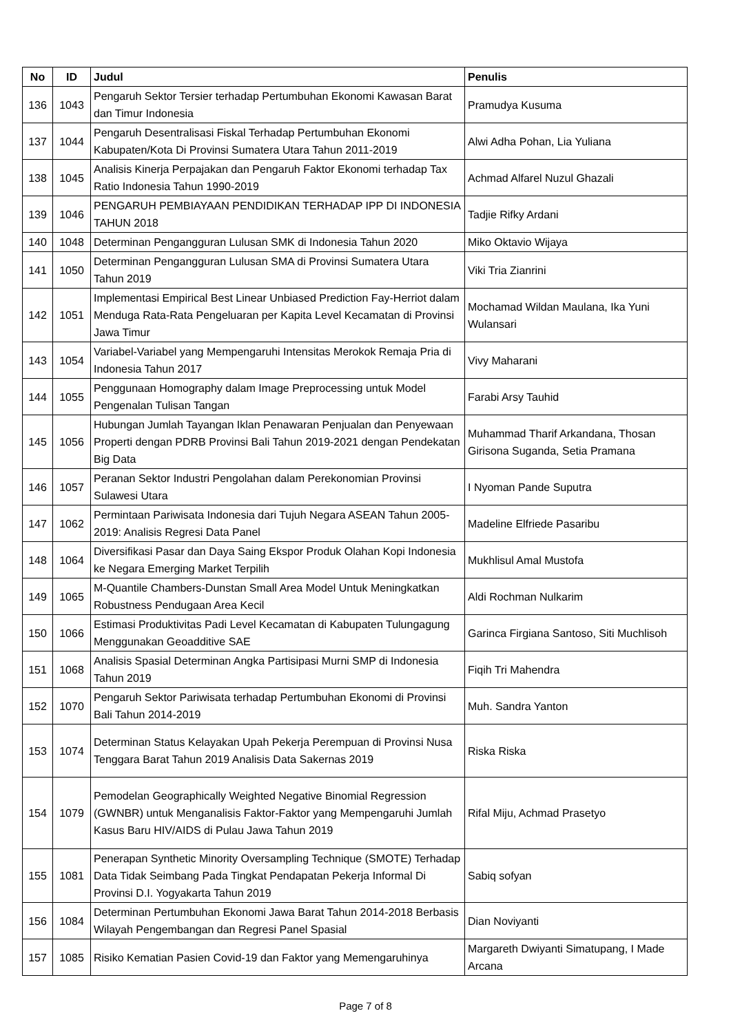| No | ID | Judul | Penulis |
| --- | --- | --- | --- |
| 136 | 1043 | Pengaruh Sektor Tersier terhadap Pertumbuhan Ekonomi Kawasan Barat dan Timur Indonesia | Pramudya Kusuma |
| 137 | 1044 | Pengaruh Desentralisasi Fiskal Terhadap Pertumbuhan Ekonomi Kabupaten/Kota Di Provinsi Sumatera Utara Tahun 2011-2019 | Alwi Adha Pohan, Lia Yuliana |
| 138 | 1045 | Analisis Kinerja Perpajakan dan Pengaruh Faktor Ekonomi terhadap Tax Ratio Indonesia Tahun 1990-2019 | Achmad Alfarel Nuzul Ghazali |
| 139 | 1046 | PENGARUH PEMBIAYAAN PENDIDIKAN TERHADAP IPP DI INDONESIA TAHUN 2018 | Tadjie Rifky Ardani |
| 140 | 1048 | Determinan Pengangguran Lulusan SMK di Indonesia Tahun 2020 | Miko Oktavio Wijaya |
| 141 | 1050 | Determinan Pengangguran Lulusan SMA di Provinsi Sumatera Utara Tahun 2019 | Viki Tria Zianrini |
| 142 | 1051 | Implementasi Empirical Best Linear Unbiased Prediction Fay-Herriot dalam Menduga Rata-Rata Pengeluaran per Kapita Level Kecamatan di Provinsi Jawa Timur | Mochamad Wildan Maulana, Ika Yuni Wulansari |
| 143 | 1054 | Variabel-Variabel yang Mempengaruhi Intensitas Merokok Remaja Pria di Indonesia Tahun 2017 | Vivy Maharani |
| 144 | 1055 | Penggunaan Homography dalam Image Preprocessing untuk Model Pengenalan Tulisan Tangan | Farabi Arsy Tauhid |
| 145 | 1056 | Hubungan Jumlah Tayangan Iklan Penawaran Penjualan dan Penyewaan Properti dengan PDRB Provinsi Bali Tahun 2019-2021 dengan Pendekatan Big Data | Muhammad Tharif Arkandana, Thosan Girisona Suganda, Setia Pramana |
| 146 | 1057 | Peranan Sektor Industri Pengolahan dalam Perekonomian Provinsi Sulawesi Utara | I Nyoman Pande Suputra |
| 147 | 1062 | Permintaan Pariwisata Indonesia dari Tujuh Negara ASEAN Tahun 2005-2019: Analisis Regresi Data Panel | Madeline Elfriede Pasaribu |
| 148 | 1064 | Diversifikasi Pasar dan Daya Saing Ekspor Produk Olahan Kopi Indonesia ke Negara Emerging Market Terpilih | Mukhlisul Amal Mustofa |
| 149 | 1065 | M-Quantile Chambers-Dunstan Small Area Model Untuk Meningkatkan Robustness Pendugaan Area Kecil | Aldi Rochman Nulkarim |
| 150 | 1066 | Estimasi Produktivitas Padi Level Kecamatan di Kabupaten Tulungagung Menggunakan Geoadditive SAE | Garinca Firgiana Santoso, Siti Muchlisoh |
| 151 | 1068 | Analisis Spasial Determinan Angka Partisipasi Murni SMP di Indonesia Tahun 2019 | Fiqih Tri Mahendra |
| 152 | 1070 | Pengaruh Sektor Pariwisata terhadap Pertumbuhan Ekonomi di Provinsi Bali Tahun 2014-2019 | Muh. Sandra Yanton |
| 153 | 1074 | Determinan Status Kelayakan Upah Pekerja Perempuan di Provinsi Nusa Tenggara Barat Tahun 2019 Analisis Data Sakernas 2019 | Riska Riska |
| 154 | 1079 | Pemodelan Geographically Weighted Negative Binomial Regression (GWNBR) untuk Menganalisis Faktor-Faktor yang Mempengaruhi Jumlah Kasus Baru HIV/AIDS di Pulau Jawa Tahun 2019 | Rifal Miju, Achmad Prasetyo |
| 155 | 1081 | Penerapan Synthetic Minority Oversampling Technique (SMOTE) Terhadap Data Tidak Seimbang Pada Tingkat Pendapatan Pekerja Informal Di Provinsi D.I. Yogyakarta Tahun 2019 | Sabiq sofyan |
| 156 | 1084 | Determinan Pertumbuhan Ekonomi Jawa Barat Tahun 2014-2018 Berbasis Wilayah Pengembangan dan Regresi Panel Spasial | Dian Noviyanti |
| 157 | 1085 | Risiko Kematian Pasien Covid-19 dan Faktor yang Memengaruhinya | Margareth Dwiyanti Simatupang, I Made Arcana |
Page 7 of 8